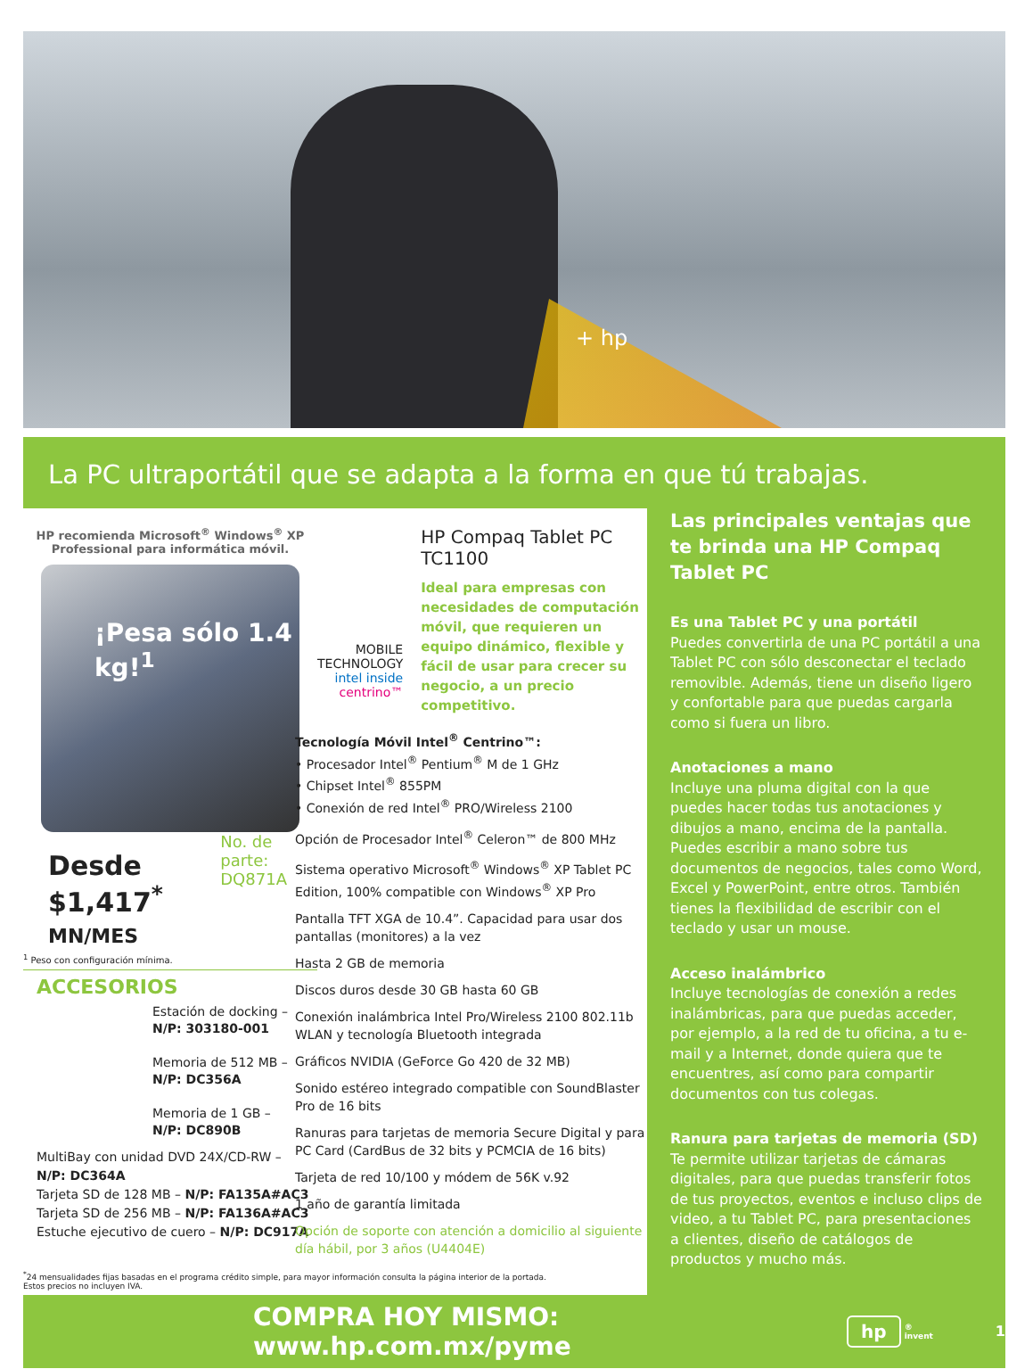+ hp
La PC ultraportátil que se adapta a la forma en que tú trabajas.
HP recomienda Microsoft<sup>®</sup> Windows<sup>®</sup> XP Professional para informática móvil.
¡Pesa sólo 1.4 kg!<sup>1</sup>
Desde
$1,417<sup>*</sup> MN/MES
No. de parte:
DQ871A
<sup>1</sup> Peso con configuración mínima.
ACCESORIOS
Estación de docking –
N/P: 303180-001
Memoria de 512 MB –
N/P: DC356A
Memoria de 1 GB –
N/P: DC890B
MultiBay con unidad DVD 24X/CD-RW –
N/P: DC364A
Tarjeta SD de 128 MB – N/P: FA135A#AC3
Tarjeta SD de 256 MB – N/P: FA136A#AC3
Estuche ejecutivo de cuero – N/P: DC917A
MOBILE TECHNOLOGY
intel inside centrino™
HP Compaq Tablet PC TC1100
Ideal para empresas con necesidades de computación móvil, que requieren un equipo dinámico, flexible y fácil de usar para crecer su negocio, a un precio competitivo.
Tecnología Móvil Intel<sup>®</sup> Centrino™:
• Procesador Intel<sup>®</sup> Pentium<sup>®</sup> M de 1 GHz
• Chipset Intel<sup>®</sup> 855PM
• Conexión de red Intel<sup>®</sup> PRO/Wireless 2100
Opción de Procesador Intel<sup>®</sup> Celeron™ de 800 MHz
Sistema operativo Microsoft<sup>®</sup> Windows<sup>®</sup> XP Tablet PC Edition, 100% compatible con Windows<sup>®</sup> XP Pro
Pantalla TFT XGA de 10.4”. Capacidad para usar dos pantallas (monitores) a la vez
Hasta 2 GB de memoria
Discos duros desde 30 GB hasta 60 GB
Conexión inalámbrica Intel Pro/Wireless 2100 802.11b WLAN y tecnología Bluetooth integrada
Gráficos NVIDIA (GeForce Go 420 de 32 MB)
Sonido estéreo integrado compatible con SoundBlaster Pro de 16 bits
Ranuras para tarjetas de memoria Secure Digital y para PC Card (CardBus de 32 bits y PCMCIA de 16 bits)
Tarjeta de red 10/100 y módem de 56K v.92
1 año de garantía limitada
Opción de soporte con atención a domicilio al siguiente día hábil, por 3 años (U4404E)
<sup>*</sup> 24 mensualidades fijas basadas en el programa crédito simple, para mayor información consulta la página interior de la portada.
Estos precios no incluyen IVA.
Las principales ventajas que te brinda una HP Compaq Tablet PC
Es una Tablet PC y una portátil
Puedes convertirla de una PC portátil a una Tablet PC con sólo desconectar el teclado removible. Además, tiene un diseño ligero y confortable para que puedas cargarla como si fuera un libro.
Anotaciones a mano
Incluye una pluma digital con la que puedes hacer todas tus anotaciones y dibujos a mano, encima de la pantalla. Puedes escribir a mano sobre tus documentos de negocios, tales como Word, Excel y PowerPoint, entre otros. También tienes la flexibilidad de escribir con el teclado y usar un mouse.
Acceso inalámbrico
Incluye tecnologías de conexión a redes inalámbricas, para que puedas acceder, por ejemplo, a la red de tu oficina, a tu e-mail y a Internet, donde quiera que te encuentres, así como para compartir documentos con tus colegas.
Ranura para tarjetas de memoria (SD)
Te permite utilizar tarjetas de cámaras digitales, para que puedas transferir fotos de tus proyectos, eventos e incluso clips de video, a tu Tablet PC, para presentaciones a clientes, diseño de catálogos de productos y mucho más.
COMPRA HOY MISMO: www.hp.com.mx/pyme hp ®
invent 1